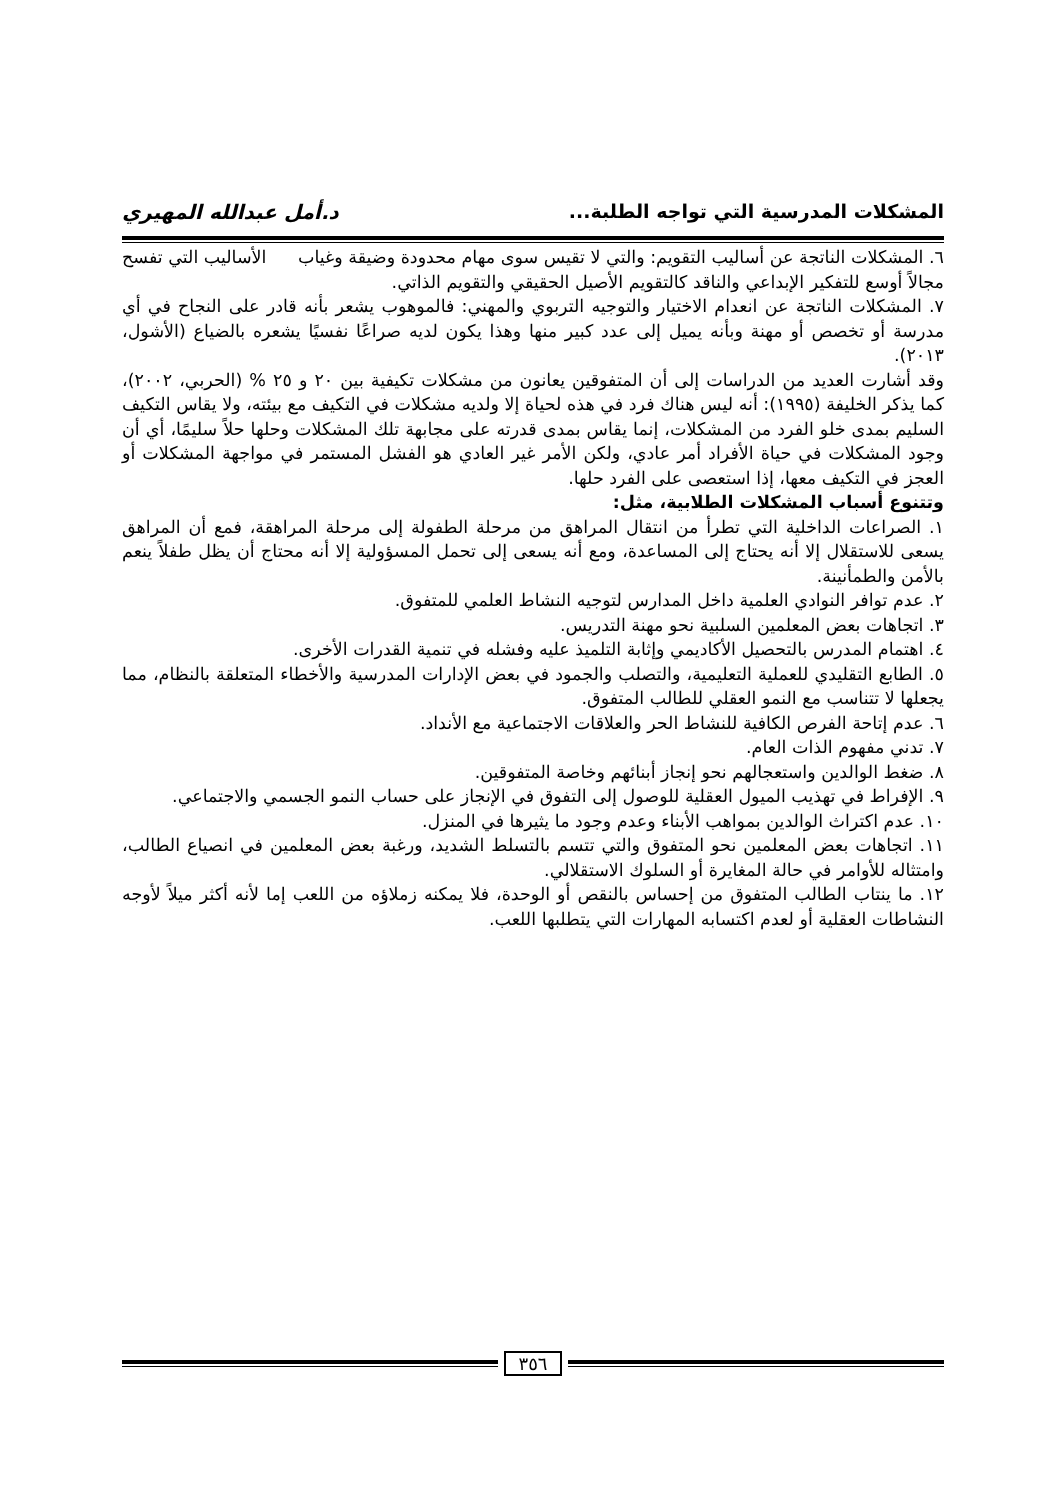المشكلات المدرسية التي تواجه الطلبة... د.أمل عبدالله المهيري
٦. المشكلات الناتجة عن أساليب التقويم: والتي لا تقيس سوى مهام محدودة وضيقة وغياب الأساليب التي تفسح مجالاً أوسع للتفكير الإبداعي والناقد كالتقويم الأصيل الحقيقي والتقويم الذاتي.
٧. المشكلات الناتجة عن انعدام الاختيار والتوجيه التربوي والمهني: فالموهوب يشعر بأنه قادر على النجاح في أي مدرسة أو تخصص أو مهنة وبأنه يميل إلى عدد كبير منها وهذا يكون لديه صراعًا نفسيًا يشعره بالضياع (الأشول، ٢٠١٣).
وقد أشارت العديد من الدراسات إلى أن المتفوقين يعانون من مشكلات تكيفية بين ٢٠ و ٢٥ % (الحربي، ٢٠٠٢)، كما يذكر الخليفة (١٩٩٥): أنه ليس هناك فرد في هذه لحياة إلا ولديه مشكلات في التكيف مع بيئته، ولا يقاس التكيف السليم بمدى خلو الفرد من المشكلات، إنما يقاس بمدى قدرته على مجابهة تلك المشكلات وحلها حلاً سليمًا، أي أن وجود المشكلات في حياة الأفراد أمر عادي، ولكن الأمر غير العادي هو الفشل المستمر في مواجهة المشكلات أو العجز في التكيف معها، إذا استعصى على الفرد حلها.
وتتنوع أسباب المشكلات الطلابية، مثل:
١. الصراعات الداخلية التي تطرأ من انتقال المراهق من مرحلة الطفولة إلى مرحلة المراهقة، فمع أن المراهق يسعى للاستقلال إلا أنه يحتاج إلى المساعدة، ومع أنه يسعى إلى تحمل المسؤولية إلا أنه محتاج أن يظل طفلاً ينعم بالأمن والطمأنينة.
٢. عدم توافر النوادي العلمية داخل المدارس لتوجيه النشاط العلمي للمتفوق.
٣. اتجاهات بعض المعلمين السلبية نحو مهنة التدريس.
٤. اهتمام المدرس بالتحصيل الأكاديمي وإثابة التلميذ عليه وفشله في تنمية القدرات الأخرى.
٥. الطابع التقليدي للعملية التعليمية، والتصلب والجمود في بعض الإدارات المدرسية والأخطاء المتعلقة بالنظام، مما يجعلها لا تتناسب مع النمو العقلي للطالب المتفوق.
٦. عدم إتاحة الفرص الكافية للنشاط الحر والعلاقات الاجتماعية مع الأنداد.
٧. تدني مفهوم الذات العام.
٨. ضغط الوالدين واستعجالهم نحو إنجاز أبنائهم وخاصة المتفوقين.
٩. الإفراط في تهذيب الميول العقلية للوصول إلى التفوق في الإنجاز على حساب النمو الجسمي والاجتماعي.
١٠. عدم اكتراث الوالدين بمواهب الأبناء وعدم وجود ما يثيرها في المنزل.
١١. اتجاهات بعض المعلمين نحو المتفوق والتي تتسم بالتسلط الشديد، ورغبة بعض المعلمين في انصياع الطالب، وامتثاله للأوامر في حالة المغايرة أو السلوك الاستقلالي.
١٢. ما ينتاب الطالب المتفوق من إحساس بالنقص أو الوحدة، فلا يمكنه زملاؤه من اللعب إما لأنه أكثر ميلاً لأوجه النشاطات العقلية أو لعدم اكتسابه المهارات التي يتطلبها اللعب.
٣٥٦